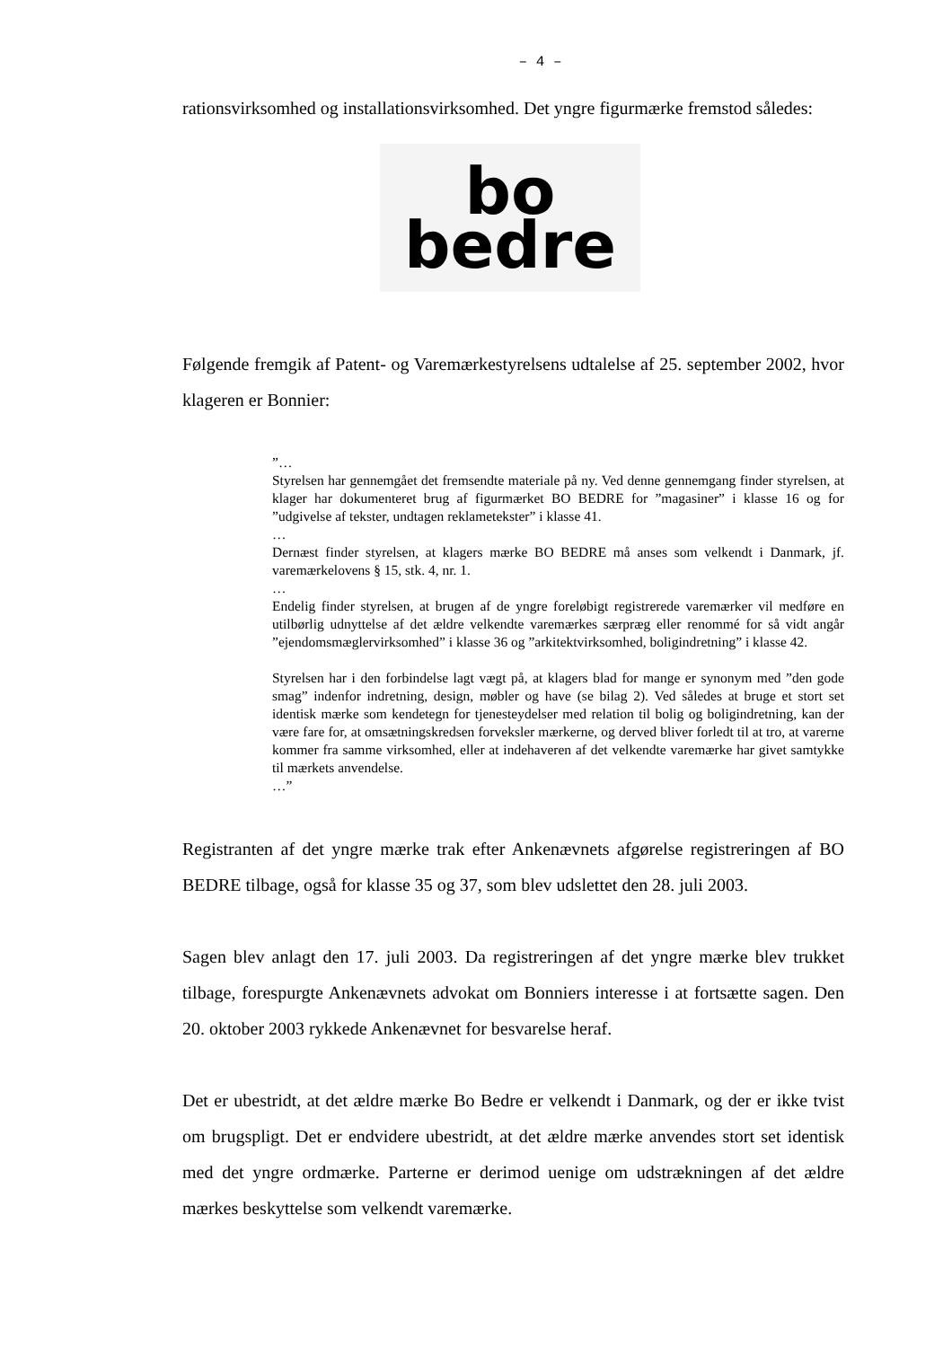– 4 –
rationsvirksomhed og installationsvirksomhed. Det yngre figurmærke fremstod således:
bo
bedre
Følgende fremgik af Patent- og Varemærkestyrelsens udtalelse af 25. september 2002, hvor klageren er Bonnier:
”…
Styrelsen har gennemgået det fremsendte materiale på ny. Ved denne gennemgang finder styrelsen, at klager har dokumenteret brug af figurmærket BO BEDRE for ”magasiner” i klasse 16 og for ”udgivelse af tekster, undtagen reklametekster” i klasse 41.
…
Dernæst finder styrelsen, at klagers mærke BO BEDRE må anses som velkendt i Danmark, jf. varemærkelovens § 15, stk. 4, nr. 1.
…
Endelig finder styrelsen, at brugen af de yngre foreløbigt registrerede varemærker vil medføre en utilbørlig udnyttelse af det ældre velkendte varemærkes særpræg eller renommé for så vidt angår ”ejendomsmæglervirksomhed” i klasse 36 og ”arkitektvirksomhed, boligindretning” i klasse 42.
Styrelsen har i den forbindelse lagt vægt på, at klagers blad for mange er synonym med ”den gode smag” indenfor indretning, design, møbler og have (se bilag 2). Ved således at bruge et stort set identisk mærke som kendetegn for tjenesteydelser med relation til bolig og boligindretning, kan der være fare for, at omsætningskredsen forveksler mærkerne, og derved bliver forledt til at tro, at varerne kommer fra samme virksomhed, eller at indehaveren af det velkendte varemærke har givet samtykke til mærkets anvendelse.
…”
Registranten af det yngre mærke trak efter Ankenævnets afgørelse registreringen af BO BEDRE tilbage, også for klasse 35 og 37, som blev udslettet den 28. juli 2003.
Sagen blev anlagt den 17. juli 2003. Da registreringen af det yngre mærke blev trukket tilbage, forespurgte Ankenævnets advokat om Bonniers interesse i at fortsætte sagen. Den 20. oktober 2003 rykkede Ankenævnet for besvarelse heraf.
Det er ubestridt, at det ældre mærke Bo Bedre er velkendt i Danmark, og der er ikke tvist om brugspligt. Det er endvidere ubestridt, at det ældre mærke anvendes stort set identisk med det yngre ordmærke. Parterne er derimod uenige om udstrækningen af det ældre mærkes beskyttelse som velkendt varemærke.